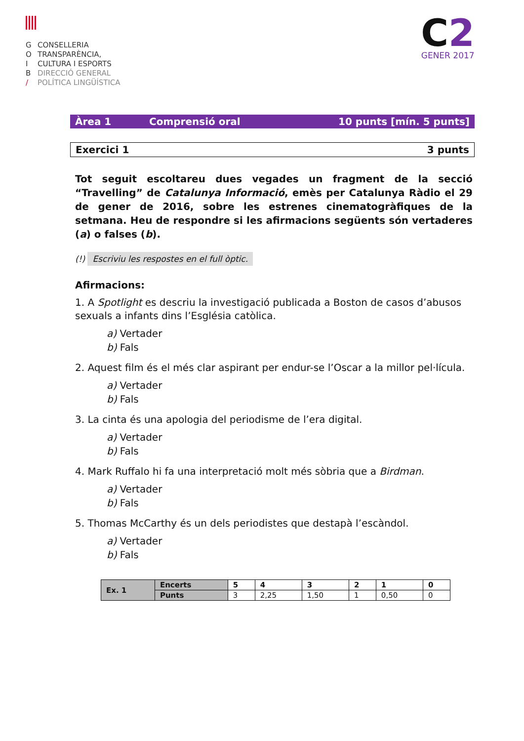G CONSELLERIA
O TRANSPARÈNCIA,
I CULTURA I ESPORTS
B DIRECCIÓ GENERAL
/ POLÍTICA LINGÜÍSTICA
C2
GENER 2017
Àrea 1 Comprensió oral 10 punts [mín. 5 punts]
Exercici 1 3 punts
Tot seguit escoltareu dues vegades un fragment de la secció “Travelling” de Catalunya Informació, emès per Catalunya Ràdio el 29 de gener de 2016, sobre les estrenes cinematogràfiques de la setmana. Heu de respondre si les afirmacions següents són vertaderes (a) o falses (b).
(!) Escriviu les respostes en el full òptic.
Afirmacions:
1. A Spotlight es descriu la investigació publicada a Boston de casos d’abusos sexuals a infants dins l’Església catòlica.
a) Vertader
b) Fals
2. Aquest film és el més clar aspirant per endur-se l’Oscar a la millor pel·lícula.
a) Vertader
b) Fals
3. La cinta és una apologia del periodisme de l’era digital.
a) Vertader
b) Fals
4. Mark Ruffalo hi fa una interpretació molt més sòbria que a Birdman.
a) Vertader
b) Fals
5. Thomas McCarthy és un dels periodistes que destapà l’escàndol.
a) Vertader
b) Fals
| Ex. 1 | Encerts | 5 | 4 | 3 | 2 | 1 | 0 |
| --- | --- | --- | --- | --- | --- | --- | --- |
| | Punts | 3 | 2,25 | 1,50 | 1 | 0,50 | 0 |